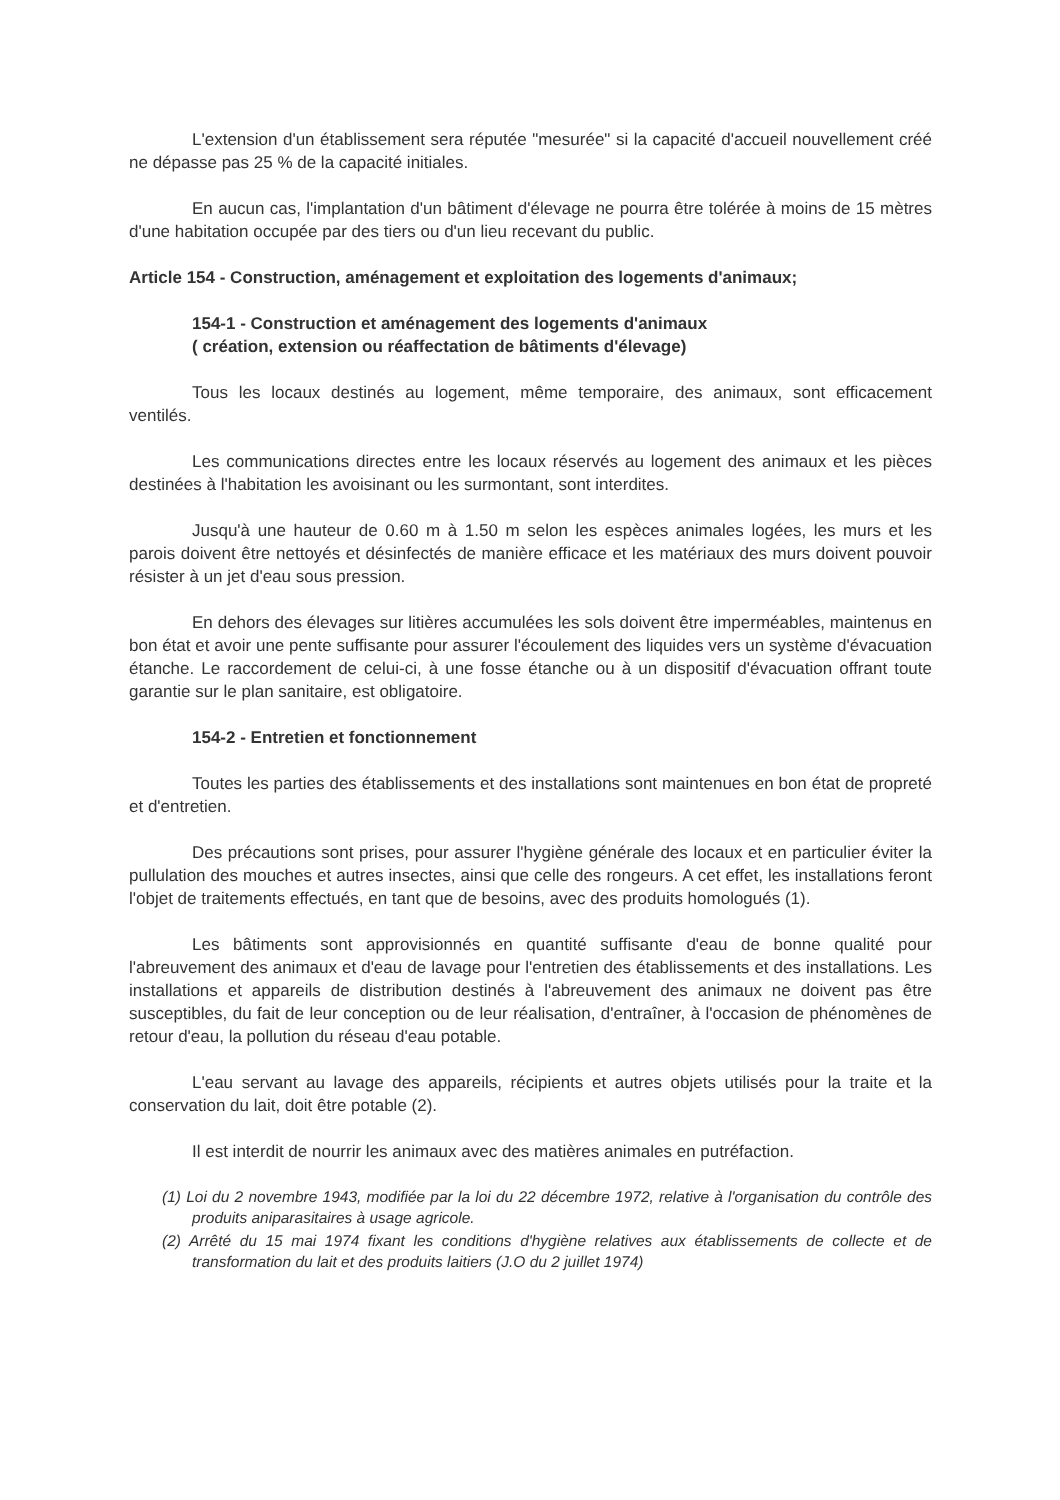L'extension d'un établissement sera réputée "mesurée" si la capacité d'accueil nouvellement créé ne dépasse pas 25 % de la capacité initiales.
En aucun cas, l'implantation d'un bâtiment d'élevage ne pourra être tolérée à moins de 15 mètres d'une habitation occupée par des tiers ou d'un lieu recevant du public.
Article 154 - Construction, aménagement et exploitation des logements d'animaux;
154-1 - Construction et aménagement des logements d'animaux
( création, extension ou réaffectation de bâtiments d'élevage)
Tous les locaux destinés au logement, même temporaire, des animaux, sont efficacement ventilés.
Les communications directes entre les locaux réservés au logement des animaux et les pièces destinées à l'habitation les avoisinant ou les surmontant, sont interdites.
Jusqu'à une hauteur de 0.60 m à 1.50 m selon les espèces animales logées, les murs et les parois doivent être nettoyés et désinfectés de manière efficace et les matériaux des murs doivent pouvoir résister à un jet d'eau sous pression.
En dehors des élevages sur litières accumulées les sols doivent être imperméables, maintenus en bon état et avoir une pente suffisante pour assurer l'écoulement des liquides vers un système d'évacuation étanche. Le raccordement de celui-ci, à une fosse étanche ou à un dispositif d'évacuation offrant toute garantie sur le plan sanitaire, est obligatoire.
154-2 - Entretien et fonctionnement
Toutes les parties des établissements et des installations sont maintenues en bon état de propreté et d'entretien.
Des précautions sont prises, pour assurer l'hygiène générale des locaux et en particulier éviter la pullulation des mouches et autres insectes, ainsi que celle des rongeurs. A cet effet, les installations feront l'objet de traitements effectués, en tant que de besoins, avec des produits homologués (1).
Les bâtiments sont approvisionnés en quantité suffisante d'eau de bonne qualité pour l'abreuvement des animaux et d'eau de lavage pour l'entretien des établissements et des installations. Les installations et appareils de distribution destinés à l'abreuvement des animaux ne doivent pas être susceptibles, du fait de leur conception ou de leur réalisation, d'entraîner, à l'occasion de phénomènes de retour d'eau, la pollution du réseau d'eau potable.
L'eau servant au lavage des appareils, récipients et autres objets utilisés pour la traite et la conservation du lait, doit être potable (2).
Il est interdit de nourrir les animaux avec des matières animales en putréfaction.
(1) Loi du 2 novembre 1943, modifiée par la loi du 22 décembre 1972, relative à l'organisation du contrôle des produits aniparasitaires à usage agricole.
(2) Arrêté du 15 mai 1974 fixant les conditions d'hygiène relatives aux établissements de collecte et de transformation du lait et des produits laitiers (J.O du 2 juillet 1974)